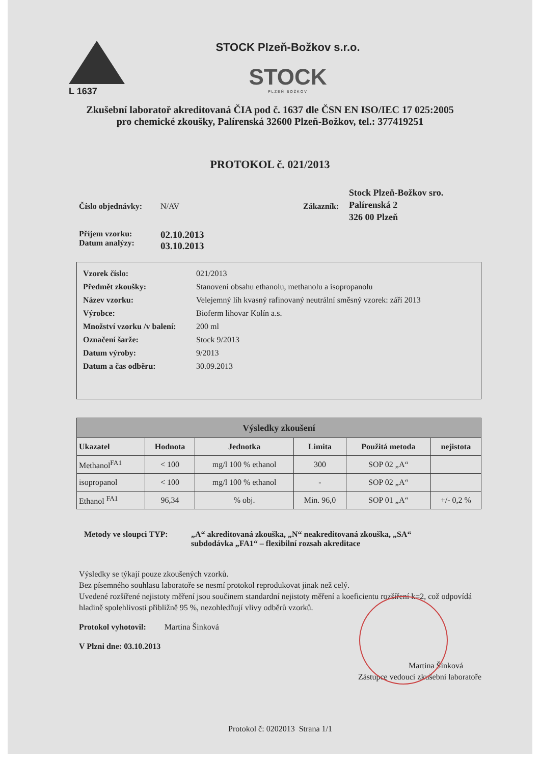L 1637
STOCK Plzeň-Božkov s.r.o.
STOCK
PLZEŇ BOŽKOV
Zkušební laboratoř akreditovaná ČIA pod č. 1637 dle ČSN EN ISO/IEC 17 025:2005
pro chemické zkoušky, Palírenská 32600 Plzeň-Božkov, tel.: 377419251
PROTOKOL č. 021/2013
Číslo objednávky:
N/AV Zákazník:
Stock Plzeň-Božkov sro.
Palírenská 2
326 00 Plzeň
Příjem vzorku:
Datum analýzy:
02.10.2013
03.10.2013
| Vzorek číslo: | 021/2013 |
| Předmět zkoušky: | Stanovení obsahu ethanolu, methanolu a isopropanolu |
| Název vzorku: | Velejemný líh kvasný rafinovaný neutrální směsný vzorek: září 2013 |
| Výrobce: | Bioferm lihovar Kolín a.s. |
| Množství vzorku /v balení: | 200 ml |
| Označení šarže: | Stock 9/2013 |
| Datum výroby: | 9/2013 |
| Datum a čas odběru: | 30.09.2013 |
| Výsledky zkoušení | | | | | |
| --- | --- | --- | --- | --- | --- |
| Ukazatel | Hodnota | Jednotka | Limita | Použitá metoda | nejistota |
| Methanol<sup>FA1</sup> | < 100 | mg/l 100 % ethanol | 300 | SOP 02 „A“ | |
| isopropanol | < 100 | mg/l 100 % ethanol | - | SOP 02 „A“ | |
| Ethanol <sup>FA1</sup> | 96,34 | % obj. | Min. 96,0 | SOP 01 „A“ | +/- 0,2 % |
Metody ve sloupci TYP:
„A“ akreditovaná zkouška, „N“ neakreditovaná zkouška, „SA“
subdodávka „FA1“ – flexibilní rozsah akreditace
Výsledky se týkají pouze zkoušených vzorků.
Bez písemného souhlasu laboratoře se nesmí protokol reprodukovat jinak než celý.
Uvedené rozšířené nejistoty měření jsou součinem standardní nejistoty měření a koeficientu rozšíření k=2, což odpovídá hladině spolehlivosti přibližně 95 %, nezohledňují vlivy odběrů vzorků.
Protokol vyhotovil: Martina Šinková
V Plzni dne: 03.10.2013
Martina Šinková
Zástupce vedoucí zkušební laboratoře
Protokol č: 0202013 Strana 1/1